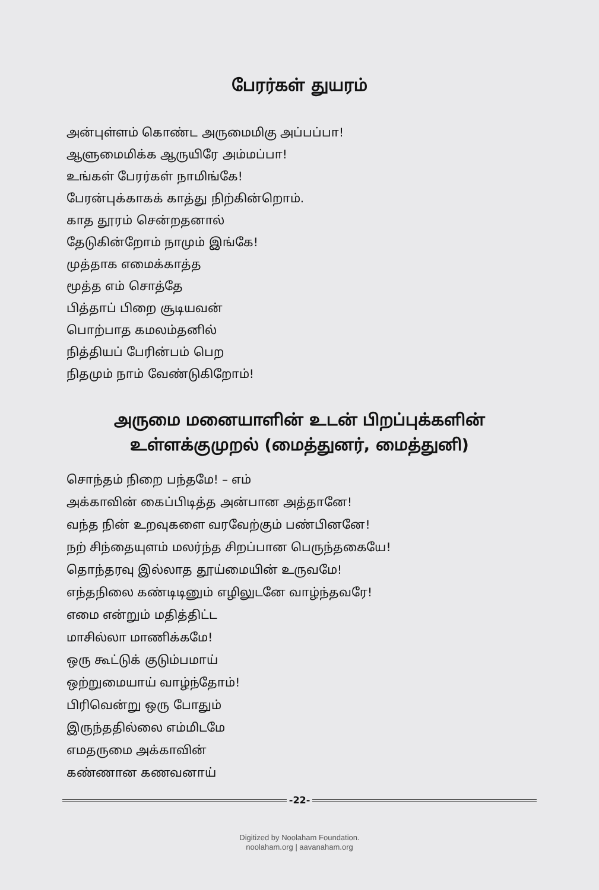பேரர்கள் துயரம்
அன்புள்ளம் கொண்ட அருமைமிகு அப்பப்பா!
ஆளுமைமிக்க ஆருயிரே அம்மப்பா!
உங்கள் பேரர்கள் நாமிங்கே!
பேரன்புக்காகக் காத்து நிற்கின்றொம்.
காத தூரம் சென்றதனால்
தேடுகின்றோம் நாமும் இங்கே!
முத்தாக எமைக்காத்த
மூத்த எம் சொத்தே
பித்தாப் பிறை சூடியவன்
பொற்பாத கமலம்தனில்
நித்தியப் பேரின்பம் பெற
நிதமும் நாம் வேண்டுகிறோம்!
அருமை மனையாளின் உடன் பிறப்புக்களின்
உள்ளக்குமுறல் (மைத்துனர், மைத்துனி)
சொந்தம் நிறை பந்தமே! – எம்
அக்காவின் கைப்பிடித்த அன்பான அத்தானே!
வந்த நின் உறவுகளை வரவேற்கும் பண்பினனே!
நற் சிந்தையுளம் மலர்ந்த சிறப்பான பெருந்தகையே!
தொந்தரவு இல்லாத தூய்மையின் உருவமே!
எந்தநிலை கண்டிடினும் எழிலுடனே வாழ்ந்தவரே!
எமை என்றும் மதித்திட்ட
மாசில்லா மாணிக்கமே!
ஒரு கூட்டுக் குடும்பமாய்
ஒற்றுமையாய் வாழ்ந்தோம்!
பிரிவென்று ஒரு போதும்
இருந்ததில்லை எம்மிடமே
எமதருமை அக்காவின்
கண்ணான கணவனாய்
-22-
Digitized by Noolaham Foundation.
noolaham.org | aavanaham.org